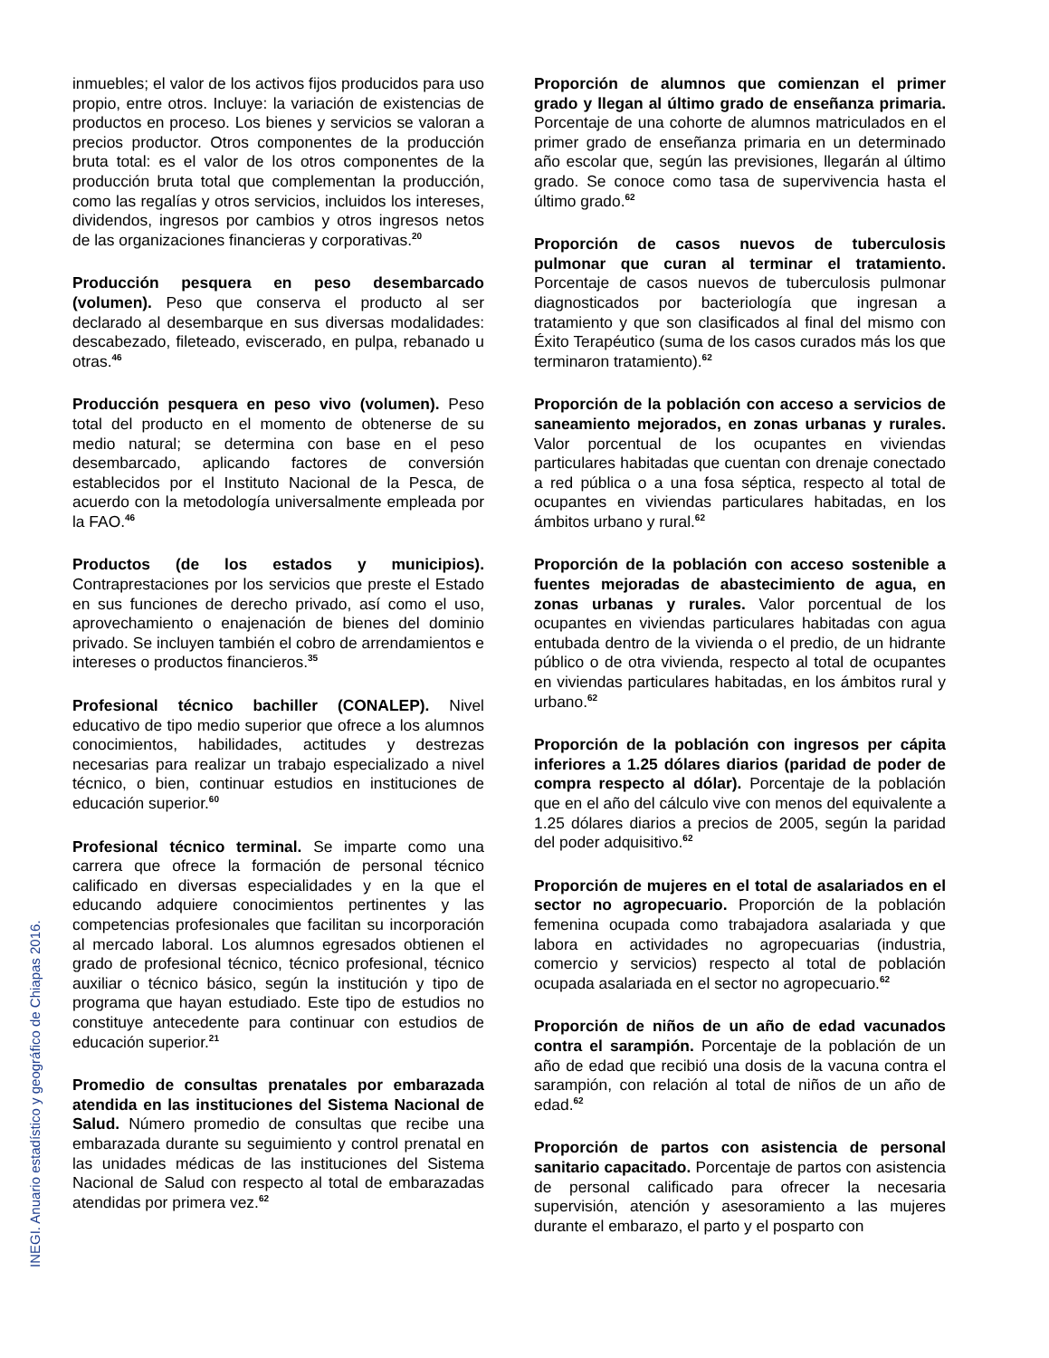inmuebles; el valor de los activos fijos producidos para uso propio, entre otros. Incluye: la variación de existencias de productos en proceso. Los bienes y servicios se valoran a precios productor. Otros componentes de la producción bruta total: es el valor de los otros componentes de la producción bruta total que complementan la producción, como las regalías y otros servicios, incluidos los intereses, dividendos, ingresos por cambios y otros ingresos netos de las organizaciones financieras y corporativas.<sup>20</sup>
Producción pesquera en peso desembarcado (volumen). Peso que conserva el producto al ser declarado al desembarque en sus diversas modalidades: descabezado, fileteado, eviscerado, en pulpa, rebanado u otras.<sup>46</sup>
Producción pesquera en peso vivo (volumen). Peso total del producto en el momento de obtenerse de su medio natural; se determina con base en el peso desembarcado, aplicando factores de conversión establecidos por el Instituto Nacional de la Pesca, de acuerdo con la metodología universalmente empleada por la FAO.<sup>46</sup>
Productos (de los estados y municipios). Contraprestaciones por los servicios que preste el Estado en sus funciones de derecho privado, así como el uso, aprovechamiento o enajenación de bienes del dominio privado. Se incluyen también el cobro de arrendamientos e intereses o productos financieros.<sup>35</sup>
Profesional técnico bachiller (CONALEP). Nivel educativo de tipo medio superior que ofrece a los alumnos conocimientos, habilidades, actitudes y destrezas necesarias para realizar un trabajo especializado a nivel técnico, o bien, continuar estudios en instituciones de educación superior.<sup>60</sup>
Profesional técnico terminal. Se imparte como una carrera que ofrece la formación de personal técnico calificado en diversas especialidades y en la que el educando adquiere conocimientos pertinentes y las competencias profesionales que facilitan su incorporación al mercado laboral. Los alumnos egresados obtienen el grado de profesional técnico, técnico profesional, técnico auxiliar o técnico básico, según la institución y tipo de programa que hayan estudiado. Este tipo de estudios no constituye antecedente para continuar con estudios de educación superior.<sup>21</sup>
Promedio de consultas prenatales por embarazada atendida en las instituciones del Sistema Nacional de Salud. Número promedio de consultas que recibe una embarazada durante su seguimiento y control prenatal en las unidades médicas de las instituciones del Sistema Nacional de Salud con respecto al total de embarazadas atendidas por primera vez.<sup>62</sup>
Proporción de alumnos que comienzan el primer grado y llegan al último grado de enseñanza primaria. Porcentaje de una cohorte de alumnos matriculados en el primer grado de enseñanza primaria en un determinado año escolar que, según las previsiones, llegarán al último grado. Se conoce como tasa de supervivencia hasta el último grado.<sup>62</sup>
Proporción de casos nuevos de tuberculosis pulmonar que curan al terminar el tratamiento. Porcentaje de casos nuevos de tuberculosis pulmonar diagnosticados por bacteriología que ingresan a tratamiento y que son clasificados al final del mismo con Éxito Terapéutico (suma de los casos curados más los que terminaron tratamiento).<sup>62</sup>
Proporción de la población con acceso a servicios de saneamiento mejorados, en zonas urbanas y rurales. Valor porcentual de los ocupantes en viviendas particulares habitadas que cuentan con drenaje conectado a red pública o a una fosa séptica, respecto al total de ocupantes en viviendas particulares habitadas, en los ámbitos urbano y rural.<sup>62</sup>
Proporción de la población con acceso sostenible a fuentes mejoradas de abastecimiento de agua, en zonas urbanas y rurales. Valor porcentual de los ocupantes en viviendas particulares habitadas con agua entubada dentro de la vivienda o el predio, de un hidrante público o de otra vivienda, respecto al total de ocupantes en viviendas particulares habitadas, en los ámbitos rural y urbano.<sup>62</sup>
Proporción de la población con ingresos per cápita inferiores a 1.25 dólares diarios (paridad de poder de compra respecto al dólar). Porcentaje de la población que en el año del cálculo vive con menos del equivalente a 1.25 dólares diarios a precios de 2005, según la paridad del poder adquisitivo.<sup>62</sup>
Proporción de mujeres en el total de asalariados en el sector no agropecuario. Proporción de la población femenina ocupada como trabajadora asalariada y que labora en actividades no agropecuarias (industria, comercio y servicios) respecto al total de población ocupada asalariada en el sector no agropecuario.<sup>62</sup>
Proporción de niños de un año de edad vacunados contra el sarampión. Porcentaje de la población de un año de edad que recibió una dosis de la vacuna contra el sarampión, con relación al total de niños de un año de edad.<sup>62</sup>
Proporción de partos con asistencia de personal sanitario capacitado. Porcentaje de partos con asistencia de personal calificado para ofrecer la necesaria supervisión, atención y asesoramiento a las mujeres durante el embarazo, el parto y el posparto con
INEGI. Anuario estadístico y geográfico de Chiapas 2016.